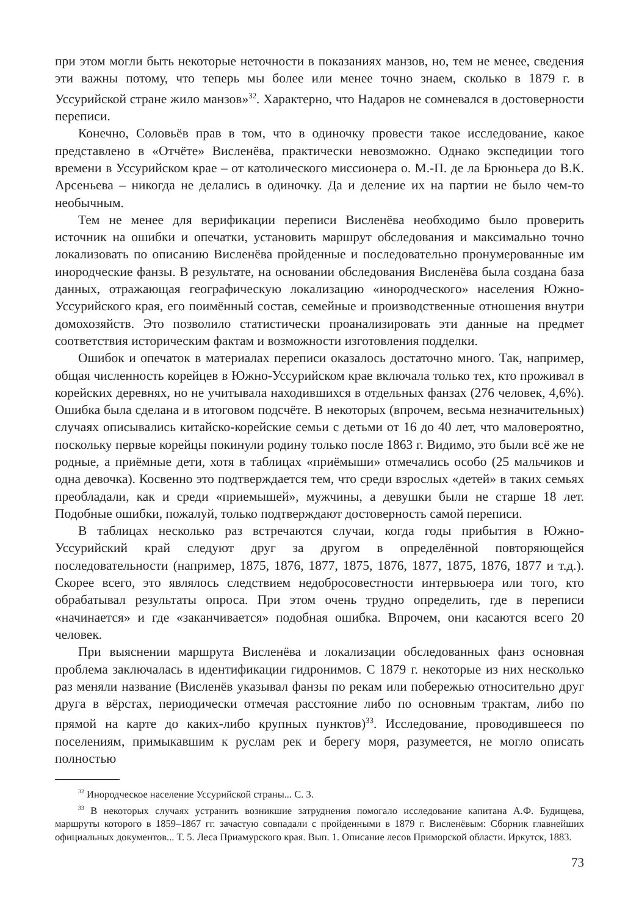при этом могли быть некоторые неточности в показаниях манзов, но, тем не менее, сведения эти важны потому, что теперь мы более или менее точно знаем, сколько в 1879 г. в Уссурийской стране жило манзов»<sup>32</sup>. Характерно, что Надаров не сомневался в достоверности переписи.
Конечно, Соловьёв прав в том, что в одиночку провести такое исследование, какое представлено в «Отчёте» Висленёва, практически невозможно. Однако экспедиции того времени в Уссурийском крае – от католического миссионера о. М.-П. де ла Брюньера до В.К. Арсеньева – никогда не делались в одиночку. Да и деление их на партии не было чем-то необычным.
Тем не менее для верификации переписи Висленёва необходимо было проверить источник на ошибки и опечатки, установить маршрут обследования и максимально точно локализовать по описанию Висленёва пройденные и последовательно пронумерованные им инородческие фанзы. В результате, на основании обследования Висленёва была создана база данных, отражающая географическую локализацию «инородческого» населения Южно-Уссурийского края, его поимённый состав, семейные и производственные отношения внутри домохозяйств. Это позволило статистически проанализировать эти данные на предмет соответствия историческим фактам и возможности изготовления подделки.
Ошибок и опечаток в материалах переписи оказалось достаточно много. Так, например, общая численность корейцев в Южно-Уссурийском крае включала только тех, кто проживал в корейских деревнях, но не учитывала находившихся в отдельных фанзах (276 человек, 4,6%). Ошибка была сделана и в итоговом подсчёте. В некоторых (впрочем, весьма незначительных) случаях описывались китайско-корейские семьи с детьми от 16 до 40 лет, что маловероятно, поскольку первые корейцы покинули родину только после 1863 г. Видимо, это были всё же не родные, а приёмные дети, хотя в таблицах «приёмыши» отмечались особо (25 мальчиков и одна девочка). Косвенно это подтверждается тем, что среди взрослых «детей» в таких семьях преобладали, как и среди «приемышей», мужчины, а девушки были не старше 18 лет. Подобные ошибки, пожалуй, только подтверждают достоверность самой переписи.
В таблицах несколько раз встречаются случаи, когда годы прибытия в Южно-Уссурийский край следуют друг за другом в определённой повторяющейся последовательности (например, 1875, 1876, 1877, 1875, 1876, 1877, 1875, 1876, 1877 и т.д.). Скорее всего, это являлось следствием недобросовестности интервьюера или того, кто обрабатывал результаты опроса. При этом очень трудно определить, где в переписи «начинается» и где «заканчивается» подобная ошибка. Впрочем, они касаются всего 20 человек.
При выяснении маршрута Висленёва и локализации обследованных фанз основная проблема заключалась в идентификации гидронимов. С 1879 г. некоторые из них несколько раз меняли название (Висленёв указывал фанзы по рекам или побережью относительно друг друга в вёрстах, периодически отмечая расстояние либо по основным трактам, либо по прямой на карте до каких-либо крупных пунктов)<sup>33</sup>. Исследование, проводившееся по поселениям, примыкавшим к руслам рек и берегу моря, разумеется, не могло описать полностью
<sup>32</sup> Инородческое население Уссурийской страны... С. 3.
<sup>33</sup> В некоторых случаях устранить возникшие затруднения помогало исследование капитана А.Ф. Будищева, маршруты которого в 1859–1867 гг. зачастую совпадали с пройденными в 1879 г. Висленёвым: Сборник главнейших официальных документов... Т. 5. Леса Приамурского края. Вып. 1. Описание лесов Приморской области. Иркутск, 1883.
73